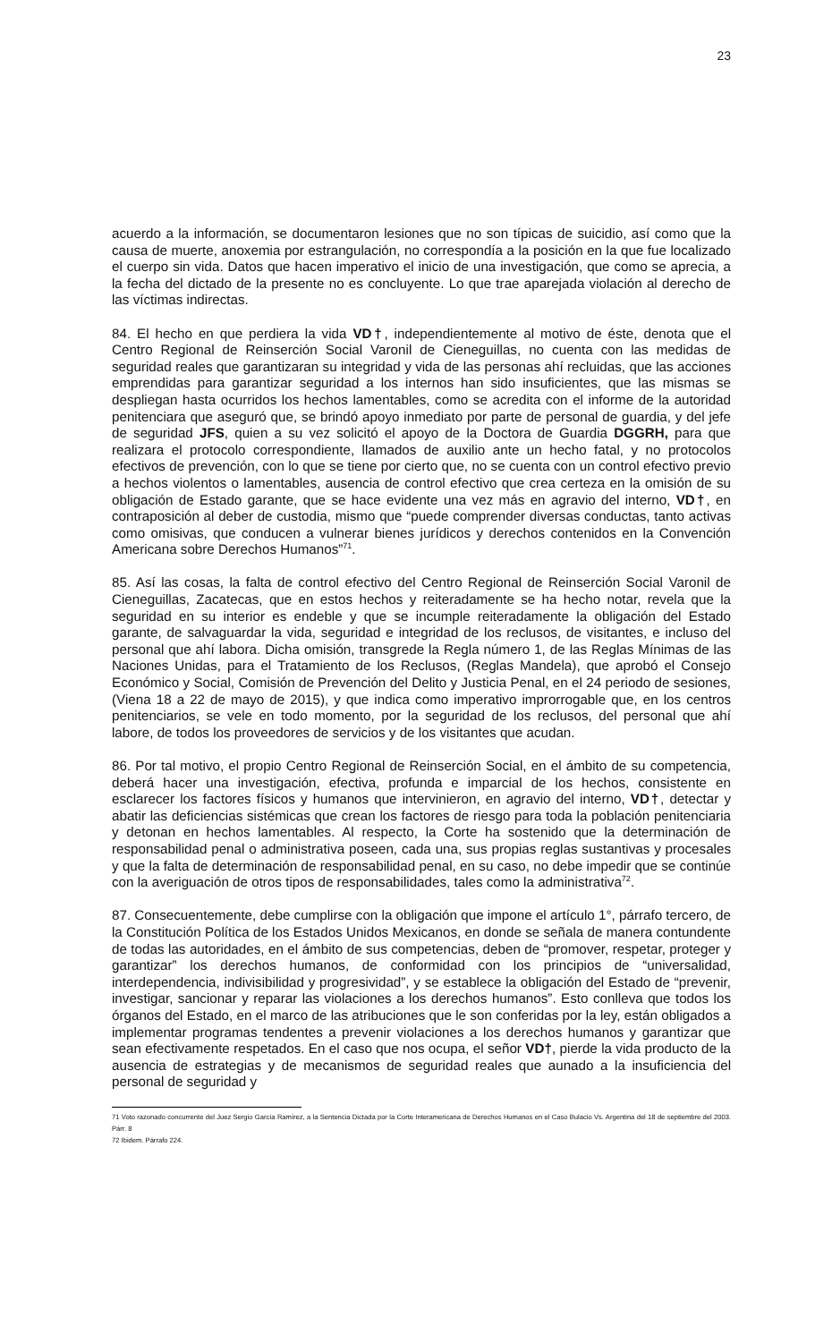23
acuerdo a la información, se documentaron lesiones que no son típicas de suicidio, así como que la causa de muerte, anoxemia por estrangulación, no correspondía a la posición en la que fue localizado el cuerpo sin vida. Datos que hacen imperativo el inicio de una investigación, que como se aprecia, a la fecha del dictado de la presente no es concluyente. Lo que trae aparejada violación al derecho de las víctimas indirectas.
84. El hecho en que perdiera la vida VD†, independientemente al motivo de éste, denota que el Centro Regional de Reinserción Social Varonil de Cieneguillas, no cuenta con las medidas de seguridad reales que garantizaran su integridad y vida de las personas ahí recluidas, que las acciones emprendidas para garantizar seguridad a los internos han sido insuficientes, que las mismas se despliegan hasta ocurridos los hechos lamentables, como se acredita con el informe de la autoridad penitenciara que aseguró que, se brindó apoyo inmediato por parte de personal de guardia, y del jefe de seguridad JFS, quien a su vez solicitó el apoyo de la Doctora de Guardia DGGRH, para que realizara el protocolo correspondiente, llamados de auxilio ante un hecho fatal, y no protocolos efectivos de prevención, con lo que se tiene por cierto que, no se cuenta con un control efectivo previo a hechos violentos o lamentables, ausencia de control efectivo que crea certeza en la omisión de su obligación de Estado garante, que se hace evidente una vez más en agravio del interno, VD†, en contraposición al deber de custodia, mismo que “puede comprender diversas conductas, tanto activas como omisivas, que conducen a vulnerar bienes jurídicos y derechos contenidos en la Convención Americana sobre Derechos Humanos”<sup>71</sup>.
85. Así las cosas, la falta de control efectivo del Centro Regional de Reinserción Social Varonil de Cieneguillas, Zacatecas, que en estos hechos y reiteradamente se ha hecho notar, revela que la seguridad en su interior es endeble y que se incumple reiteradamente la obligación del Estado garante, de salvaguardar la vida, seguridad e integridad de los reclusos, de visitantes, e incluso del personal que ahí labora. Dicha omisión, transgrede la Regla número 1, de las Reglas Mínimas de las Naciones Unidas, para el Tratamiento de los Reclusos, (Reglas Mandela), que aprobó el Consejo Económico y Social, Comisión de Prevención del Delito y Justicia Penal, en el 24 periodo de sesiones, (Viena 18 a 22 de mayo de 2015), y que indica como imperativo improrrogable que, en los centros penitenciarios, se vele en todo momento, por la seguridad de los reclusos, del personal que ahí labore, de todos los proveedores de servicios y de los visitantes que acudan.
86. Por tal motivo, el propio Centro Regional de Reinserción Social, en el ámbito de su competencia, deberá hacer una investigación, efectiva, profunda e imparcial de los hechos, consistente en esclarecer los factores físicos y humanos que intervinieron, en agravio del interno, VD†, detectar y abatir las deficiencias sistémicas que crean los factores de riesgo para toda la población penitenciaria y detonan en hechos lamentables. Al respecto, la Corte ha sostenido que la determinación de responsabilidad penal o administrativa poseen, cada una, sus propias reglas sustantivas y procesales y que la falta de determinación de responsabilidad penal, en su caso, no debe impedir que se continúe con la averiguación de otros tipos de responsabilidades, tales como la administrativa<sup>72</sup>.
87. Consecuentemente, debe cumplirse con la obligación que impone el artículo 1°, párrafo tercero, de la Constitución Política de los Estados Unidos Mexicanos, en donde se señala de manera contundente de todas las autoridades, en el ámbito de sus competencias, deben de “promover, respetar, proteger y garantizar” los derechos humanos, de conformidad con los principios de “universalidad, interdependencia, indivisibilidad y progresividad”, y se establece la obligación del Estado de “prevenir, investigar, sancionar y reparar las violaciones a los derechos humanos”. Esto conlleva que todos los órganos del Estado, en el marco de las atribuciones que le son conferidas por la ley, están obligados a implementar programas tendentes a prevenir violaciones a los derechos humanos y garantizar que sean efectivamente respetados. En el caso que nos ocupa, el señor VD†, pierde la vida producto de la ausencia de estrategias y de mecanismos de seguridad reales que aunado a la insuficiencia del personal de seguridad y
71 Voto razonado concurrente del Juez Sergio García Ramírez, a la Sentencia Dictada por la Corte Interamericana de Derechos Humanos en el Caso Bulacio Vs. Argentina del 18 de septiembre del 2003. Párr. 8
72 Ibidem. Párrafo 224.